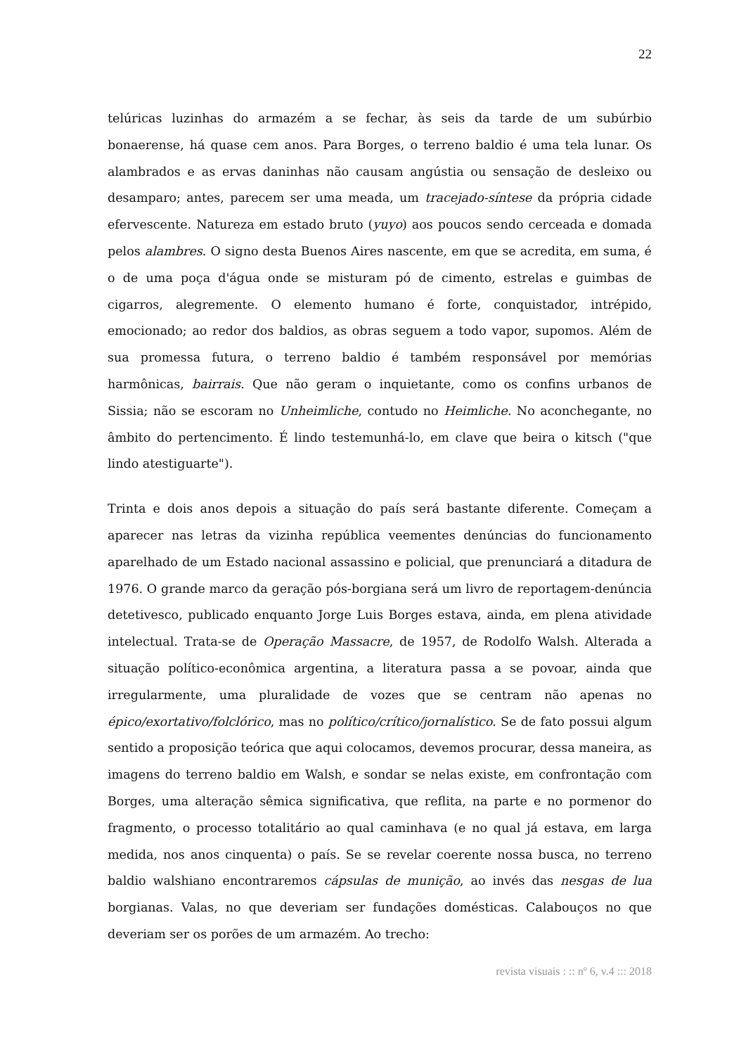22
telúricas luzinhas do armazém a se fechar, às seis da tarde de um subúrbio bonaerense, há quase cem anos. Para Borges, o terreno baldio é uma tela lunar. Os alambrados e as ervas daninhas não causam angústia ou sensação de desleixo ou desamparo; antes, parecem ser uma meada, um tracejado-síntese da própria cidade efervescente. Natureza em estado bruto (yuyo) aos poucos sendo cerceada e domada pelos alambres. O signo desta Buenos Aires nascente, em que se acredita, em suma, é o de uma poça d'água onde se misturam pó de cimento, estrelas e guimbas de cigarros, alegremente. O elemento humano é forte, conquistador, intrépido, emocionado; ao redor dos baldios, as obras seguem a todo vapor, supomos. Além de sua promessa futura, o terreno baldio é também responsável por memórias harmônicas, bairrais. Que não geram o inquietante, como os confins urbanos de Sissia; não se escoram no Unheimliche, contudo no Heimliche. No aconchegante, no âmbito do pertencimento. É lindo testemunhá-lo, em clave que beira o kitsch ("que lindo atestiguarte").
Trinta e dois anos depois a situação do país será bastante diferente. Começam a aparecer nas letras da vizinha república veementes denúncias do funcionamento aparelhado de um Estado nacional assassino e policial, que prenunciará a ditadura de 1976. O grande marco da geração pós-borgiana será um livro de reportagem-denúncia detetivesco, publicado enquanto Jorge Luis Borges estava, ainda, em plena atividade intelectual. Trata-se de Operação Massacre, de 1957, de Rodolfo Walsh. Alterada a situação político-econômica argentina, a literatura passa a se povoar, ainda que irregularmente, uma pluralidade de vozes que se centram não apenas no épico/exortativo/folclórico, mas no político/crítico/jornalístico. Se de fato possui algum sentido a proposição teórica que aqui colocamos, devemos procurar, dessa maneira, as imagens do terreno baldio em Walsh, e sondar se nelas existe, em confrontação com Borges, uma alteração sêmica significativa, que reflita, na parte e no pormenor do fragmento, o processo totalitário ao qual caminhava (e no qual já estava, em larga medida, nos anos cinquenta) o país. Se se revelar coerente nossa busca, no terreno baldio walshiano encontraremos cápsulas de munição, ao invés das nesgas de lua borgianas. Valas, no que deveriam ser fundações domésticas. Calabouços no que deveriam ser os porões de um armazém. Ao trecho:
revista visuais : :: nº 6, v.4 ::: 2018